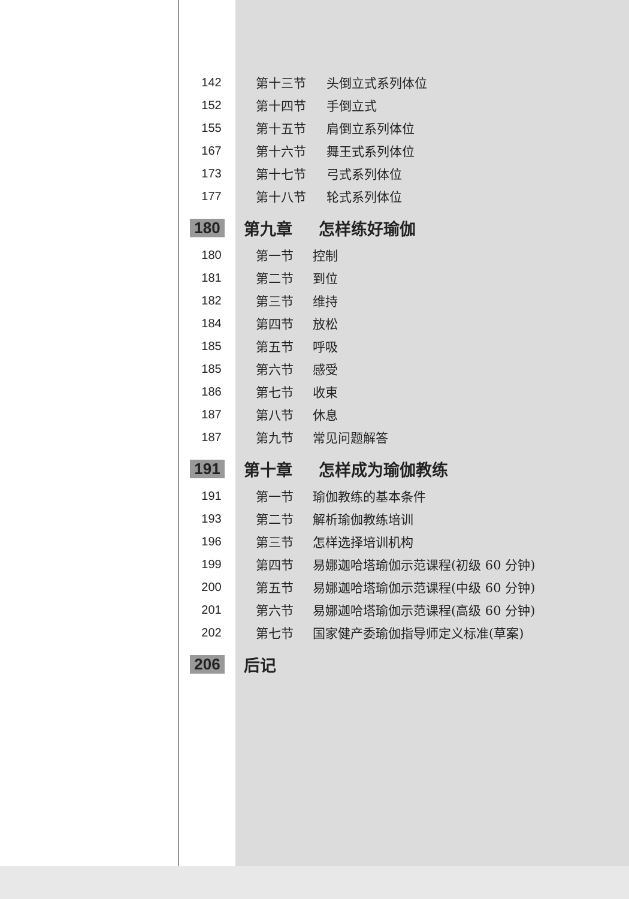142 第十三节 头倒立式系列体位
152 第十四节 手倒立式
155 第十五节 肩倒立系列体位
167 第十六节 舞王式系列体位
173 第十七节 弓式系列体位
177 第十八节 轮式系列体位
180 第九章 怎样练好瑜伽
180 第一节 控制
181 第二节 到位
182 第三节 维持
184 第四节 放松
185 第五节 呼吸
185 第六节 感受
186 第七节 收束
187 第八节 休息
187 第九节 常见问题解答
191 第十章 怎样成为瑜伽教练
191 第一节 瑜伽教练的基本条件
193 第二节 解析瑜伽教练培训
196 第三节 怎样选择培训机构
199 第四节 易娜迦哈塔瑜伽示范课程(初级 60 分钟)
200 第五节 易娜迦哈塔瑜伽示范课程(中级 60 分钟)
201 第六节 易娜迦哈塔瑜伽示范课程(高级 60 分钟)
202 第七节 国家健产委瑜伽指导师定义标准(草案)
206 后记